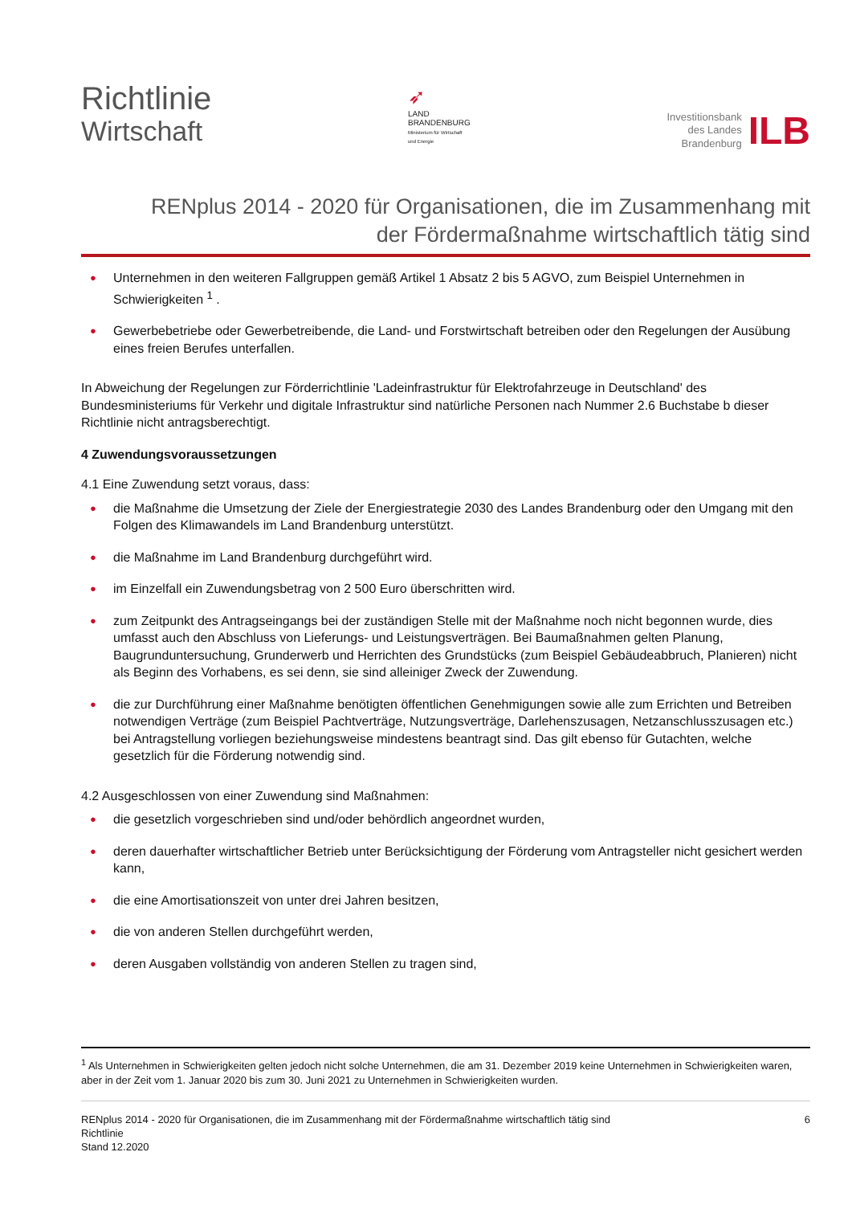Richtlinie
Wirtschaft
➶
LAND
BRANDENBURG
Ministerium für Wirtschaft
und Energie
Investitionsbank
des Landes
Brandenburg
ILB
RENplus 2014 - 2020 für Organisationen, die im Zusammenhang mit
der Fördermaßnahme wirtschaftlich tätig sind
● Unternehmen in den weiteren Fallgruppen gemäß Artikel 1 Absatz 2 bis 5 AGVO, zum Beispiel Unternehmen in Schwierigkeiten <sup>1</sup> .
● Gewerbebetriebe oder Gewerbetreibende, die Land- und Forstwirtschaft betreiben oder den Regelungen der Ausübung eines freien Berufes unterfallen.
In Abweichung der Regelungen zur Förderrichtlinie 'Ladeinfrastruktur für Elektrofahrzeuge in Deutschland' des Bundesministeriums für Verkehr und digitale Infrastruktur sind natürliche Personen nach Nummer 2.6 Buchstabe b dieser Richtlinie nicht antragsberechtigt.
4 Zuwendungsvoraussetzungen
4.1 Eine Zuwendung setzt voraus, dass:
● die Maßnahme die Umsetzung der Ziele der Energiestrategie 2030 des Landes Brandenburg oder den Umgang mit den Folgen des Klimawandels im Land Brandenburg unterstützt.
● die Maßnahme im Land Brandenburg durchgeführt wird.
● im Einzelfall ein Zuwendungsbetrag von 2 500 Euro überschritten wird.
● zum Zeitpunkt des Antragseingangs bei der zuständigen Stelle mit der Maßnahme noch nicht begonnen wurde, dies umfasst auch den Abschluss von Lieferungs- und Leistungsverträgen. Bei Baumaßnahmen gelten Planung, Baugrunduntersuchung, Grunderwerb und Herrichten des Grundstücks (zum Beispiel Gebäudeabbruch, Planieren) nicht als Beginn des Vorhabens, es sei denn, sie sind alleiniger Zweck der Zuwendung.
● die zur Durchführung einer Maßnahme benötigten öffentlichen Genehmigungen sowie alle zum Errichten und Betreiben notwendigen Verträge (zum Beispiel Pachtverträge, Nutzungsverträge, Darlehenszusagen, Netzanschlusszusagen etc.) bei Antragstellung vorliegen beziehungsweise mindestens beantragt sind. Das gilt ebenso für Gutachten, welche gesetzlich für die Förderung notwendig sind.
4.2 Ausgeschlossen von einer Zuwendung sind Maßnahmen:
● die gesetzlich vorgeschrieben sind und/oder behördlich angeordnet wurden,
● deren dauerhafter wirtschaftlicher Betrieb unter Berücksichtigung der Förderung vom Antragsteller nicht gesichert werden kann,
● die eine Amortisationszeit von unter drei Jahren besitzen,
● die von anderen Stellen durchgeführt werden,
● deren Ausgaben vollständig von anderen Stellen zu tragen sind,
<sup>1</sup> Als Unternehmen in Schwierigkeiten gelten jedoch nicht solche Unternehmen, die am 31. Dezember 2019 keine Unternehmen in Schwierigkeiten waren, aber in der Zeit vom 1. Januar 2020 bis zum 30. Juni 2021 zu Unternehmen in Schwierigkeiten wurden.
RENplus 2014 - 2020 für Organisationen, die im Zusammenhang mit der Fördermaßnahme wirtschaftlich tätig sind
Richtlinie
Stand 12.2020
6